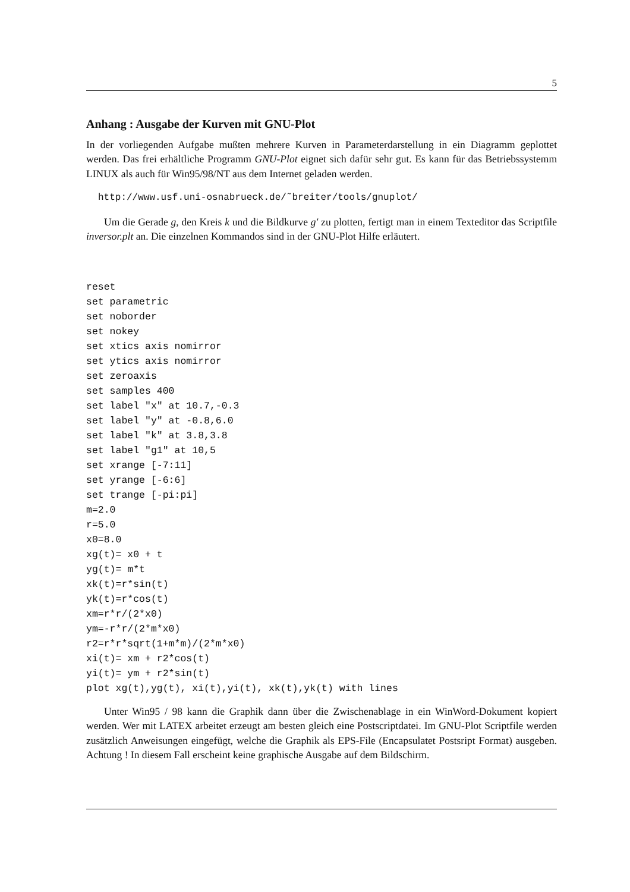5
Anhang : Ausgabe der Kurven mit GNU-Plot
In der vorliegenden Aufgabe mußten mehrere Kurven in Parameterdarstellung in ein Diagramm geplottet werden. Das frei erhältliche Programm GNU-Plot eignet sich dafür sehr gut. Es kann für das Betriebssystemm LINUX als auch für Win95/98/NT aus dem Internet geladen werden.
http://www.usf.uni-osnabrueck.de/˜breiter/tools/gnuplot/
Um die Gerade g, den Kreis k und die Bildkurve g′ zu plotten, fertigt man in einem Texteditor das Scriptfile inversor.plt an. Die einzelnen Kommandos sind in der GNU-Plot Hilfe erläutert.
reset
set parametric
set noborder
set nokey
set xtics axis nomirror
set ytics axis nomirror
set zeroaxis
set samples 400
set label "x" at 10.7,-0.3
set label "y" at -0.8,6.0
set label "k" at 3.8,3.8
set label "g1" at 10,5
set xrange [-7:11]
set yrange [-6:6]
set trange [-pi:pi]
m=2.0
r=5.0
x0=8.0
xg(t)= x0 + t
yg(t)= m*t
xk(t)=r*sin(t)
yk(t)=r*cos(t)
xm=r*r/(2*x0)
ym=-r*r/(2*m*x0)
r2=r*r*sqrt(1+m*m)/(2*m*x0)
xi(t)= xm + r2*cos(t)
yi(t)= ym + r2*sin(t)
plot xg(t),yg(t), xi(t),yi(t), xk(t),yk(t) with lines
Unter Win95 / 98 kann die Graphik dann über die Zwischenablage in ein WinWord-Dokument kopiert werden. Wer mit LATEX arbeitet erzeugt am besten gleich eine Postscriptdatei. Im GNU-Plot Scriptfile werden zusätzlich Anweisungen eingefügt, welche die Graphik als EPS-File (Encapsulatet Postsript Format) ausgeben. Achtung ! In diesem Fall erscheint keine graphische Ausgabe auf dem Bildschirm.